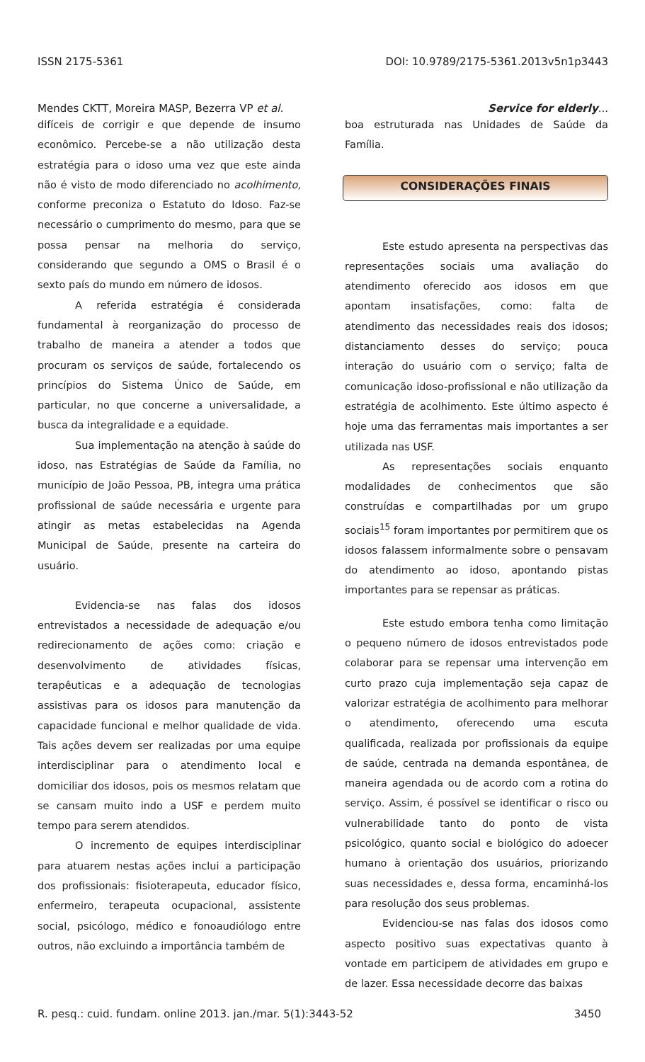ISSN 2175-5361 DOI: 10.9789/2175-5361.2013v5n1p3443
Mendes CKTT, Moreira MASP, Bezerra VP et al. Service for elderly...
difíceis de corrigir e que depende de insumo econômico. Percebe-se a não utilização desta estratégia para o idoso uma vez que este ainda não é visto de modo diferenciado no acolhimento, conforme preconiza o Estatuto do Idoso. Faz-se necessário o cumprimento do mesmo, para que se possa pensar na melhoria do serviço, considerando que segundo a OMS o Brasil é o sexto país do mundo em número de idosos.
A referida estratégia é considerada fundamental à reorganização do processo de trabalho de maneira a atender a todos que procuram os serviços de saúde, fortalecendo os princípios do Sistema Único de Saúde, em particular, no que concerne a universalidade, a busca da integralidade e a equidade.
Sua implementação na atenção à saúde do idoso, nas Estratégias de Saúde da Família, no município de João Pessoa, PB, integra uma prática profissional de saúde necessária e urgente para atingir as metas estabelecidas na Agenda Municipal de Saúde, presente na carteira do usuário.
Evidencia-se nas falas dos idosos entrevistados a necessidade de adequação e/ou redirecionamento de ações como: criação e desenvolvimento de atividades físicas, terapêuticas e a adequação de tecnologias assistivas para os idosos para manutenção da capacidade funcional e melhor qualidade de vida. Tais ações devem ser realizadas por uma equipe interdisciplinar para o atendimento local e domiciliar dos idosos, pois os mesmos relatam que se cansam muito indo a USF e perdem muito tempo para serem atendidos.
O incremento de equipes interdisciplinar para atuarem nestas ações inclui a participação dos profissionais: fisioterapeuta, educador físico, enfermeiro, terapeuta ocupacional, assistente social, psicólogo, médico e fonoaudiólogo entre outros, não excluindo a importância também de
boa estruturada nas Unidades de Saúde da Família.
CONSIDERAÇÕES FINAIS
Este estudo apresenta na perspectivas das representações sociais uma avaliação do atendimento oferecido aos idosos em que apontam insatisfações, como: falta de atendimento das necessidades reais dos idosos; distanciamento desses do serviço; pouca interação do usuário com o serviço; falta de comunicação idoso-profissional e não utilização da estratégia de acolhimento. Este último aspecto é hoje uma das ferramentas mais importantes a ser utilizada nas USF.
As representações sociais enquanto modalidades de conhecimentos que são construídas e compartilhadas por um grupo sociais<sup>15</sup> foram importantes por permitirem que os idosos falassem informalmente sobre o pensavam do atendimento ao idoso, apontando pistas importantes para se repensar as práticas.
Este estudo embora tenha como limitação o pequeno número de idosos entrevistados pode colaborar para se repensar uma intervenção em curto prazo cuja implementação seja capaz de valorizar estratégia de acolhimento para melhorar o atendimento, oferecendo uma escuta qualificada, realizada por profissionais da equipe de saúde, centrada na demanda espontânea, de maneira agendada ou de acordo com a rotina do serviço. Assim, é possível se identificar o risco ou vulnerabilidade tanto do ponto de vista psicológico, quanto social e biológico do adoecer humano à orientação dos usuários, priorizando suas necessidades e, dessa forma, encaminhá-los para resolução dos seus problemas.
Evidenciou-se nas falas dos idosos como aspecto positivo suas expectativas quanto à vontade em participem de atividades em grupo e de lazer. Essa necessidade decorre das baixas
R. pesq.: cuid. fundam. online 2013. jan./mar. 5(1):3443-52 3450